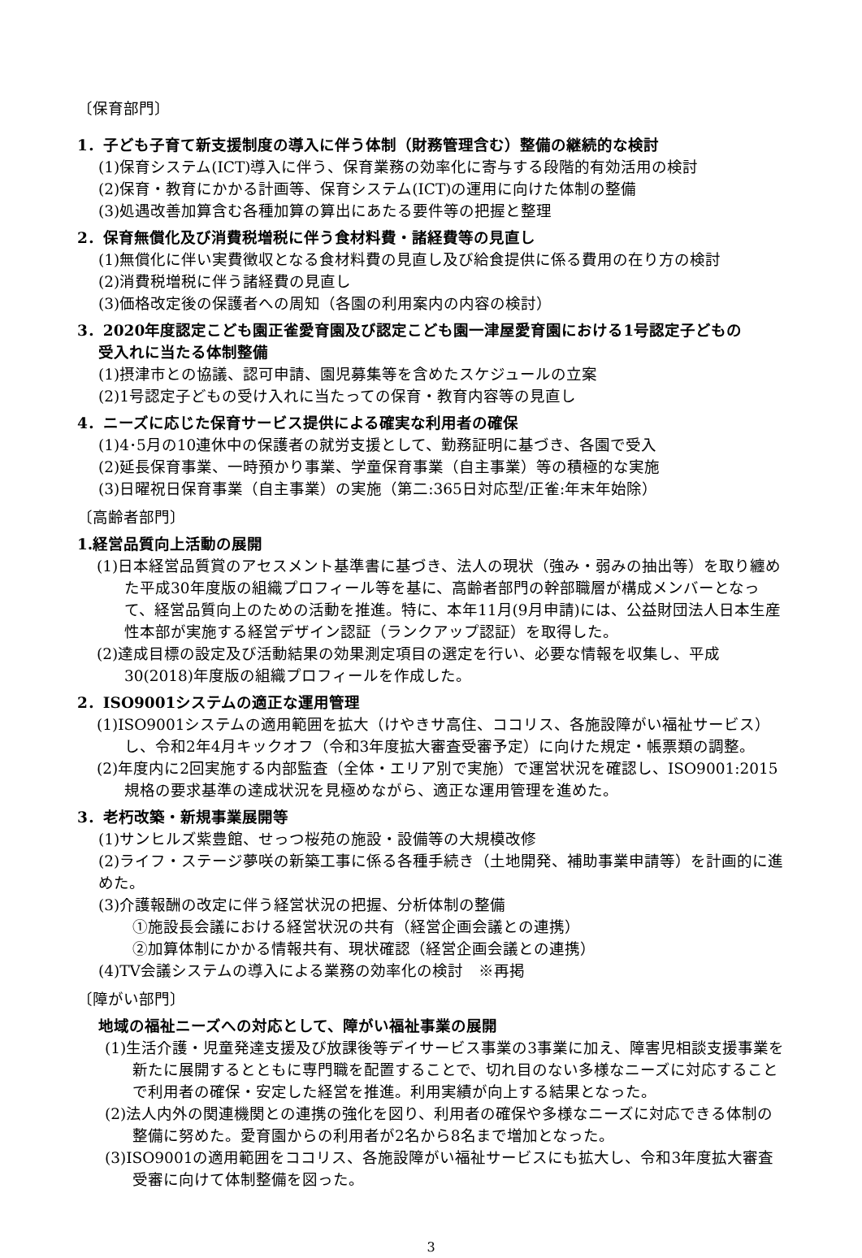〔保育部門〕
1．子ども子育て新支援制度の導入に伴う体制（財務管理含む）整備の継続的な検討
(1)保育システム(ICT)導入に伴う、保育業務の効率化に寄与する段階的有効活用の検討
(2)保育・教育にかかる計画等、保育システム(ICT)の運用に向けた体制の整備
(3)処遇改善加算含む各種加算の算出にあたる要件等の把握と整理
2．保育無償化及び消費税増税に伴う食材料費・諸経費等の見直し
(1)無償化に伴い実費徴収となる食材料費の見直し及び給食提供に係る費用の在り方の検討
(2)消費税増税に伴う諸経費の見直し
(3)価格改定後の保護者への周知（各園の利用案内の内容の検討）
3．2020年度認定こども園正雀愛育園及び認定こども園一津屋愛育園における1号認定子どもの
受入れに当たる体制整備
(1)摂津市との協議、認可申請、園児募集等を含めたスケジュールの立案
(2)1号認定子どもの受け入れに当たっての保育・教育内容等の見直し
4．ニーズに応じた保育サービス提供による確実な利用者の確保
(1)4･5月の10連休中の保護者の就労支援として、勤務証明に基づき、各園で受入
(2)延長保育事業、一時預かり事業、学童保育事業（自主事業）等の積極的な実施
(3)日曜祝日保育事業（自主事業）の実施（第二:365日対応型/正雀:年末年始除）
〔高齢者部門〕
1.経営品質向上活動の展開
(1)日本経営品質賞のアセスメント基準書に基づき、法人の現状（強み・弱みの抽出等）を取り纏めた平成30年度版の組織プロフィール等を基に、高齢者部門の幹部職層が構成メンバーとなって、経営品質向上のための活動を推進。特に、本年11月(9月申請)には、公益財団法人日本生産性本部が実施する経営デザイン認証（ランクアップ認証）を取得した。
(2)達成目標の設定及び活動結果の効果測定項目の選定を行い、必要な情報を収集し、平成30(2018)年度版の組織プロフィールを作成した。
2．ISO9001システムの適正な運用管理
(1)ISO9001システムの適用範囲を拡大（けやきサ高住、ココリス、各施設障がい福祉サービス）し、令和2年4月キックオフ（令和3年度拡大審査受審予定）に向けた規定・帳票類の調整。
(2)年度内に2回実施する内部監査（全体・エリア別で実施）で運営状況を確認し、ISO9001:2015規格の要求基準の達成状況を見極めながら、適正な運用管理を進めた。
3．老朽改築・新規事業展開等
(1)サンヒルズ紫豊館、せっつ桜苑の施設・設備等の大規模改修
(2)ライフ・ステージ夢咲の新築工事に係る各種手続き（土地開発、補助事業申請等）を計画的に進めた。
(3)介護報酬の改定に伴う経営状況の把握、分析体制の整備
①施設長会議における経営状況の共有（経営企画会議との連携）
②加算体制にかかる情報共有、現状確認（経営企画会議との連携）
(4)TV会議システムの導入による業務の効率化の検討　※再掲
〔障がい部門〕
地域の福祉ニーズへの対応として、障がい福祉事業の展開
(1)生活介護・児童発達支援及び放課後等デイサービス事業の3事業に加え、障害児相談支援事業を新たに展開するとともに専門職を配置することで、切れ目のない多様なニーズに対応することで利用者の確保・安定した経営を推進。利用実績が向上する結果となった。
(2)法人内外の関連機関との連携の強化を図り、利用者の確保や多様なニーズに対応できる体制の整備に努めた。愛育園からの利用者が2名から8名まで増加となった。
(3)ISO9001の適用範囲をココリス、各施設障がい福祉サービスにも拡大し、令和3年度拡大審査受審に向けて体制整備を図った。
3